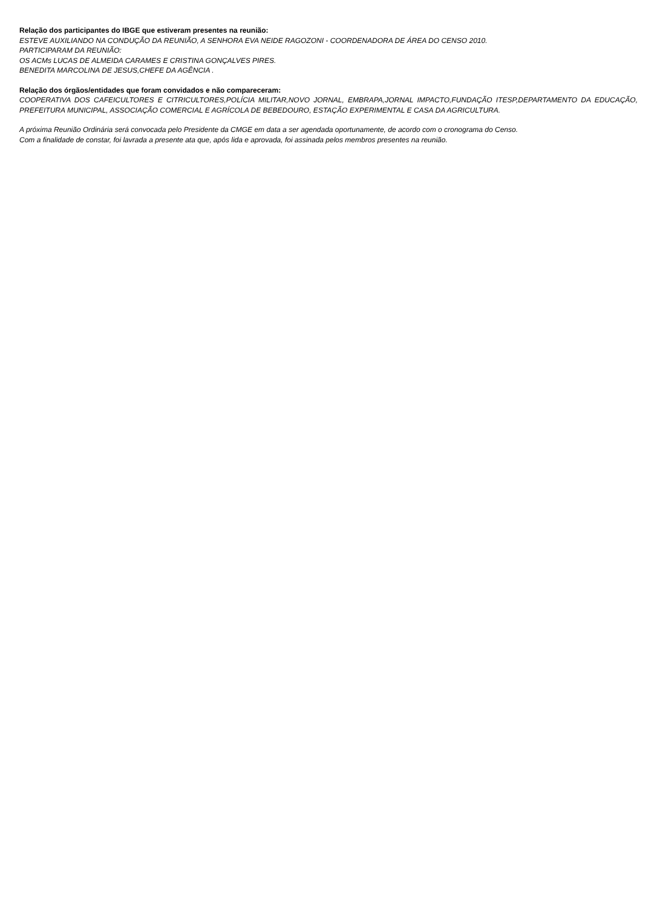Relação dos participantes do IBGE que estiveram presentes na reunião:
ESTEVE AUXILIANDO NA CONDUÇÃO DA REUNIÃO, A SENHORA EVA NEIDE RAGOZONI - COORDENADORA DE ÁREA DO CENSO 2010.
PARTICIPARAM DA REUNIÃO:
OS ACMs LUCAS DE ALMEIDA CARAMES E CRISTINA GONÇALVES PIRES.
BENEDITA MARCOLINA DE JESUS,CHEFE DA AGÊNCIA .
Relação dos órgãos/entidades que foram convidados e não compareceram:
COOPERATIVA DOS CAFEICULTORES E CITRICULTORES,POLÍCIA MILITAR,NOVO JORNAL, EMBRAPA,JORNAL IMPACTO,FUNDAÇÃO ITESP,DEPARTAMENTO DA EDUCAÇÃO, PREFEITURA MUNICIPAL, ASSOCIAÇÃO COMERCIAL E AGRÍCOLA DE BEBEDOURO, ESTAÇÃO EXPERIMENTAL E CASA DA AGRICULTURA.
A próxima Reunião Ordinária será convocada pelo Presidente da CMGE em data a ser agendada oportunamente, de acordo com o cronograma do Censo.
Com a finalidade de constar, foi lavrada a presente ata que, após lida e aprovada, foi assinada pelos membros presentes na reunião.